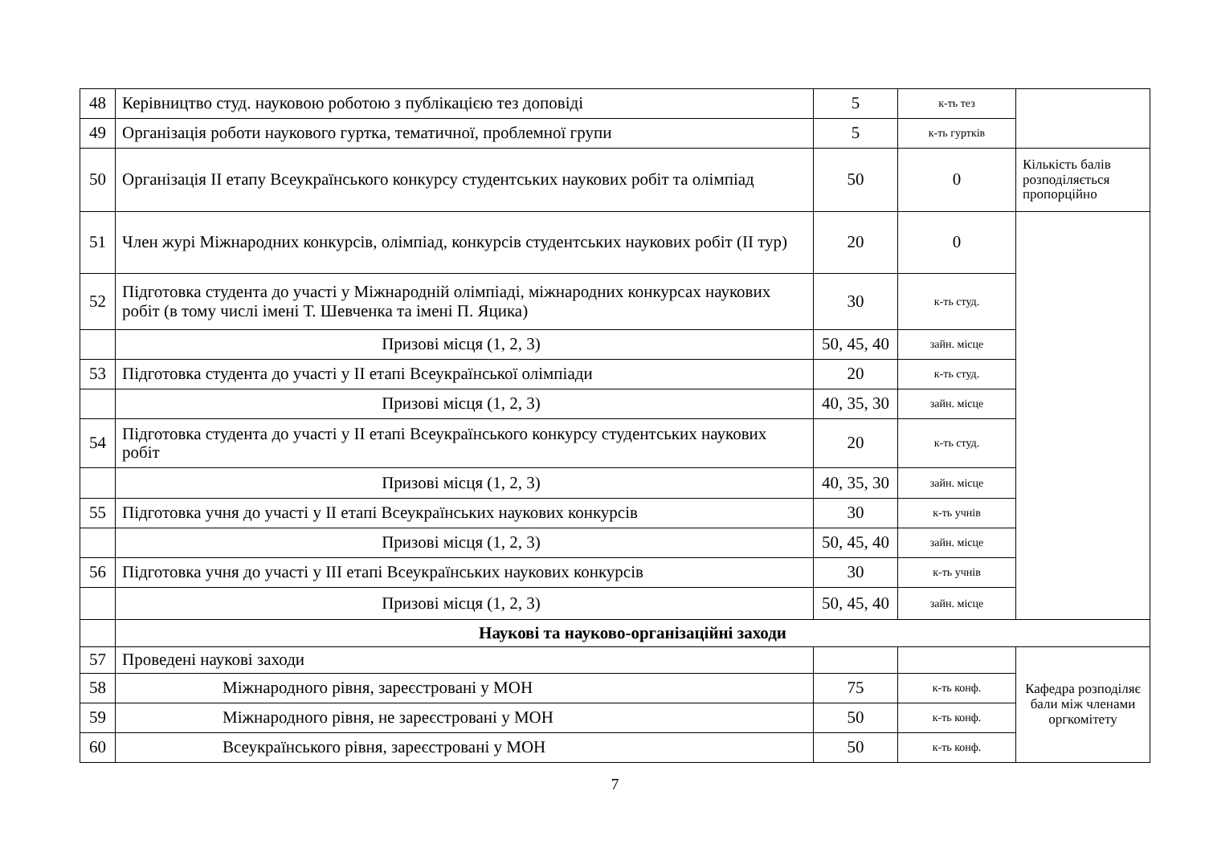| 48 | Керівництво студ. науковою роботою з публікацією тез доповіді | 5 | к-ть тез | |
| 49 | Організація роботи наукового гуртка, тематичної, проблемної групи | 5 | к-ть гуртків | |
| 50 | Організація ІІ етапу Всеукраїнського конкурсу студентських наукових робіт та олімпіад | 50 | 0 | Кількість балів розподіляється пропорційно |
| 51 | Член журі Міжнародних конкурсів, олімпіад, конкурсів студентських наукових робіт (ІІ тур) | 20 | 0 | |
| 52 | Підготовка студента до участі у Міжнародній олімпіаді, міжнародних конкурсах наукових робіт (в тому числі імені Т. Шевченка та імені П. Яцика) | 30 | к-ть студ. | |
| | Призові місця (1, 2, 3) | 50, 45, 40 | зайн. місце | |
| 53 | Підготовка студента до участі у ІІ етапі Всеукраїнської олімпіади | 20 | к-ть студ. | |
| | Призові місця (1, 2, 3) | 40, 35, 30 | зайн. місце | |
| 54 | Підготовка студента до участі у ІІ етапі Всеукраїнського конкурсу студентських наукових робіт | 20 | к-ть студ. | |
| | Призові місця (1, 2, 3) | 40, 35, 30 | зайн. місце | |
| 55 | Підготовка учня до участі у ІІ етапі Всеукраїнських наукових конкурсів | 30 | к-ть учнів | |
| | Призові місця (1, 2, 3) | 50, 45, 40 | зайн. місце | |
| 56 | Підготовка учня до участі у ІІІ етапі Всеукраїнських наукових конкурсів | 30 | к-ть учнів | |
| | Призові місця (1, 2, 3) | 50, 45, 40 | зайн. місце | |
| | Наукові та науково-організаційні заходи | | | |
| 57 | Проведені наукові заходи | | | Кафедра розподіляє бали між членами оргкомітету |
| 58 | Міжнародного рівня, зареєстровані у МОН | 75 | к-ть конф. | |
| 59 | Міжнародного рівня, не зареєстровані у МОН | 50 | к-ть конф. | |
| 60 | Всеукраїнського рівня, зареєстровані у МОН | 50 | к-ть конф. | |
7